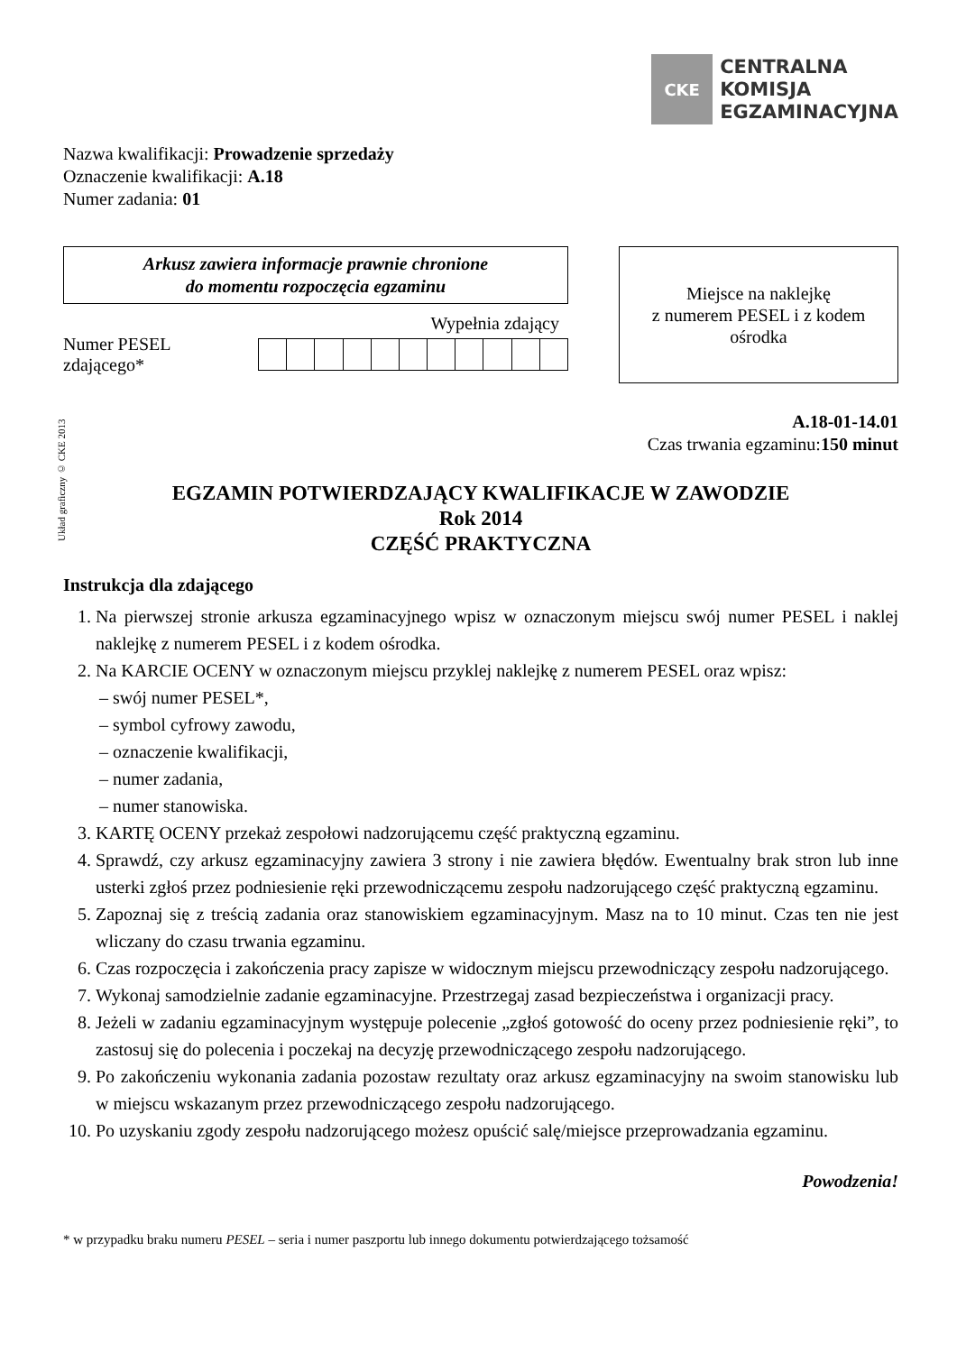CKE
CENTRALNA
KOMISJA
EGZAMINACYJNA
Nazwa kwalifikacji: Prowadzenie sprzedaży
Oznaczenie kwalifikacji: A.18
Numer zadania: 01
Arkusz zawiera informacje prawnie chronione
do momentu rozpoczęcia egzaminu
Wypełnia zdający
Numer PESEL zdającego*
Miejsce na naklejkę
z numerem PESEL i z kodem
ośrodka
Układ graficzny © CKE 2013
A.18-01-14.01
Czas trwania egzaminu:150 minut
EGZAMIN POTWIERDZAJĄCY KWALIFIKACJE W ZAWODZIE
Rok 2014
CZĘŚĆ PRAKTYCZNA
Instrukcja dla zdającego
1. Na pierwszej stronie arkusza egzaminacyjnego wpisz w oznaczonym miejscu swój numer PESEL i naklej naklejkę z numerem PESEL i z kodem ośrodka.
2. Na KARCIE OCENY w oznaczonym miejscu przyklej naklejkę z numerem PESEL oraz wpisz:
– swój numer PESEL*,
– symbol cyfrowy zawodu,
– oznaczenie kwalifikacji,
– numer zadania,
– numer stanowiska.
3. KARTĘ OCENY przekaż zespołowi nadzorującemu część praktyczną egzaminu.
4. Sprawdź, czy arkusz egzaminacyjny zawiera 3 strony i nie zawiera błędów. Ewentualny brak stron lub inne usterki zgłoś przez podniesienie ręki przewodniczącemu zespołu nadzorującego część praktyczną egzaminu.
5. Zapoznaj się z treścią zadania oraz stanowiskiem egzaminacyjnym. Masz na to 10 minut. Czas ten nie jest wliczany do czasu trwania egzaminu.
6. Czas rozpoczęcia i zakończenia pracy zapisze w widocznym miejscu przewodniczący zespołu nadzorującego.
7. Wykonaj samodzielnie zadanie egzaminacyjne. Przestrzegaj zasad bezpieczeństwa i organizacji pracy.
8. Jeżeli w zadaniu egzaminacyjnym występuje polecenie „zgłoś gotowość do oceny przez podniesienie ręki”, to zastosuj się do polecenia i poczekaj na decyzję przewodniczącego zespołu nadzorującego.
9. Po zakończeniu wykonania zadania pozostaw rezultaty oraz arkusz egzaminacyjny na swoim stanowisku lub w miejscu wskazanym przez przewodniczącego zespołu nadzorującego.
10. Po uzyskaniu zgody zespołu nadzorującego możesz opuścić salę/miejsce przeprowadzania egzaminu.
Powodzenia!
* w przypadku braku numeru PESEL – seria i numer paszportu lub innego dokumentu potwierdzającego tożsamość